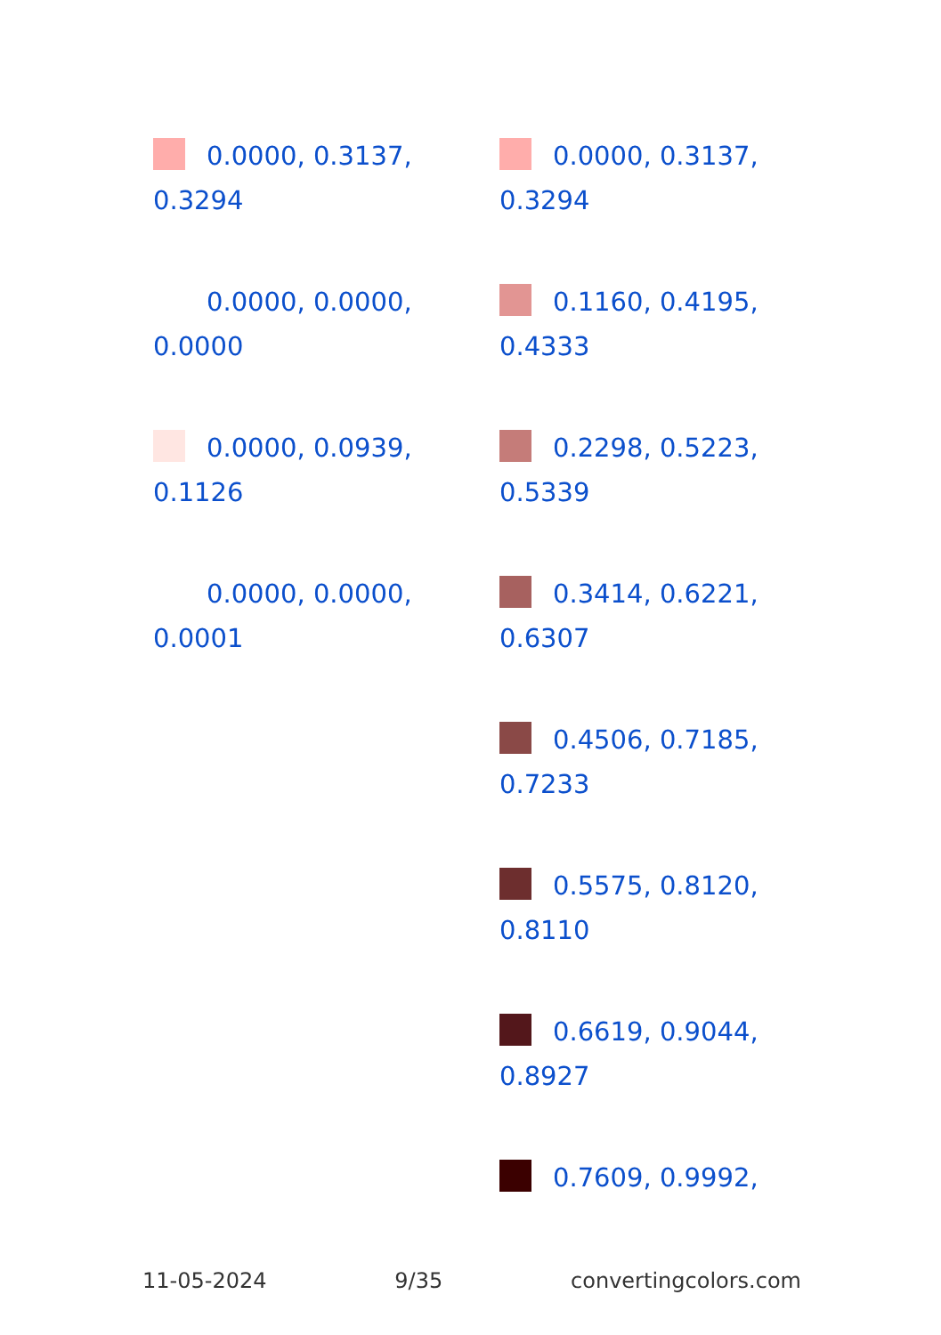0.0000, 0.3137, 0.3294
0.0000, 0.0000, 0.0000
0.0000, 0.0939, 0.1126
0.0000, 0.0000, 0.0001
0.0000, 0.3137, 0.3294
0.1160, 0.4195, 0.4333
0.2298, 0.5223, 0.5339
0.3414, 0.6221, 0.6307
0.4506, 0.7185, 0.7233
0.5575, 0.8120, 0.8110
0.6619, 0.9044, 0.8927
0.7609, 0.9992,
11-05-2024 9/35 convertingcolors.com